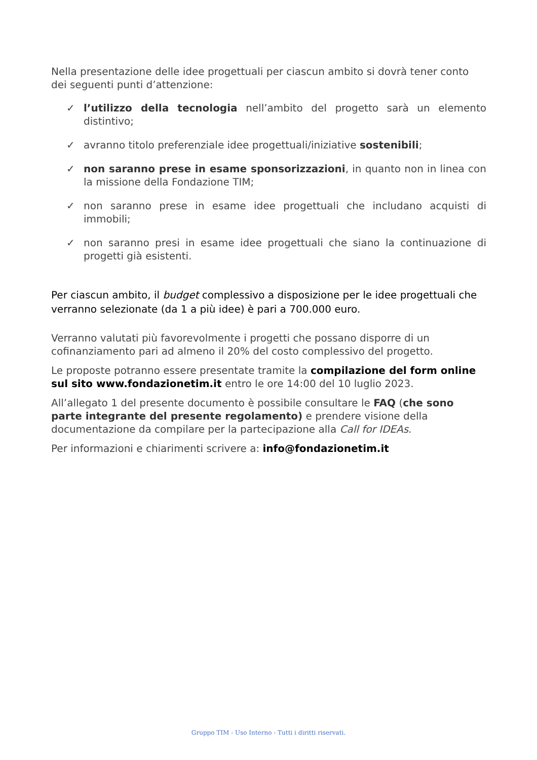Nella presentazione delle idee progettuali per ciascun ambito si dovrà tener conto dei seguenti punti d’attenzione:
✓ l’utilizzo della tecnologia nell’ambito del progetto sarà un elemento distintivo;
✓ avranno titolo preferenziale idee progettuali/iniziative sostenibili;
✓ non saranno prese in esame sponsorizzazioni, in quanto non in linea con la missione della Fondazione TIM;
✓ non saranno prese in esame idee progettuali che includano acquisti di immobili;
✓ non saranno presi in esame idee progettuali che siano la continuazione di progetti già esistenti.
Per ciascun ambito, il budget complessivo a disposizione per le idee progettuali che verranno selezionate (da 1 a più idee) è pari a 700.000 euro.
Verranno valutati più favorevolmente i progetti che possano disporre di un cofinanziamento pari ad almeno il 20% del costo complessivo del progetto.
Le proposte potranno essere presentate tramite la compilazione del form online sul sito www.fondazionetim.it entro le ore 14:00 del 10 luglio 2023.
All’allegato 1 del presente documento è possibile consultare le FAQ (che sono parte integrante del presente regolamento) e prendere visione della documentazione da compilare per la partecipazione alla Call for IDEAs.
Per informazioni e chiarimenti scrivere a: info@fondazionetim.it
Gruppo TIM - Uso Interno - Tutti i diritti riservati.